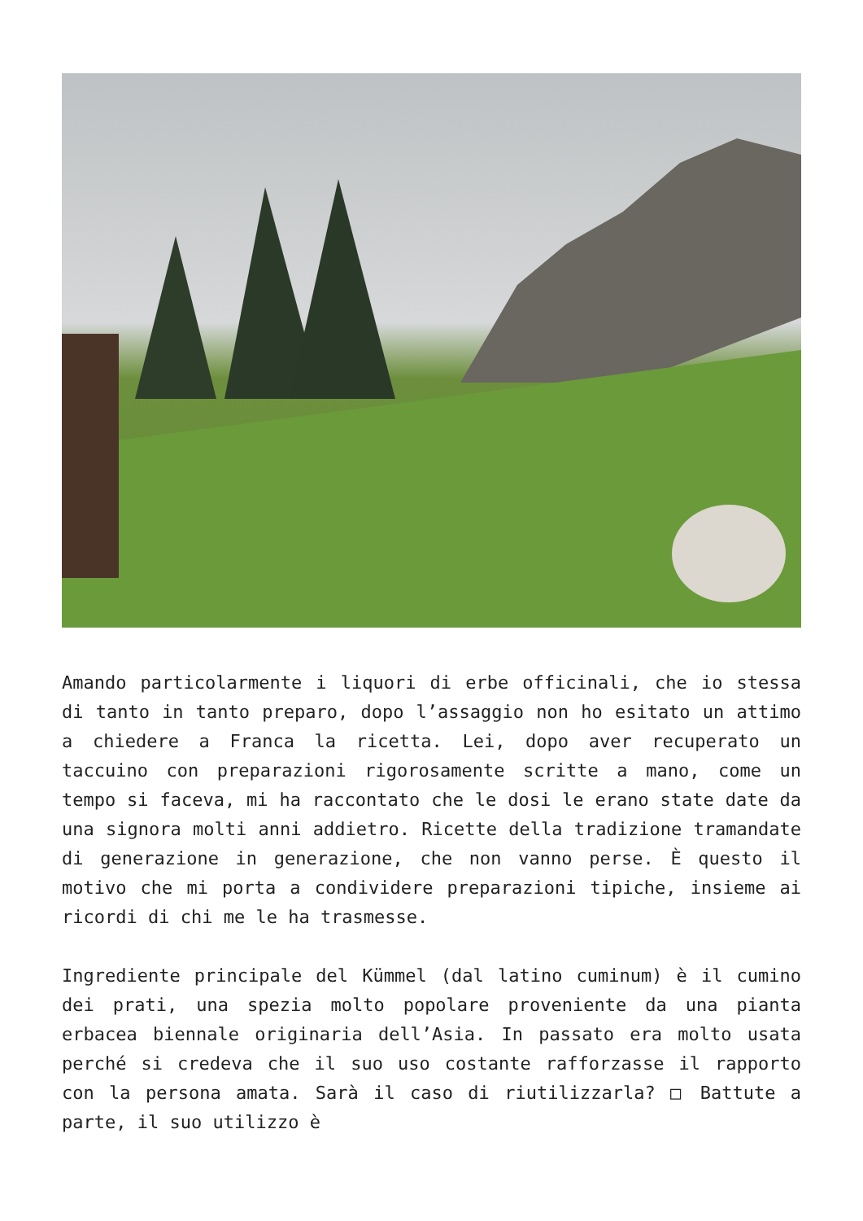Amando particolarmente i liquori di erbe officinali, che io stessa di tanto in tanto preparo, dopo l’assaggio non ho esitato un attimo a chiedere a Franca la ricetta. Lei, dopo aver recuperato un taccuino con preparazioni rigorosamente scritte a mano, come un tempo si faceva, mi ha raccontato che le dosi le erano state date da una signora molti anni addietro. Ricette della tradizione tramandate di generazione in generazione, che non vanno perse. È questo il motivo che mi porta a condividere preparazioni tipiche, insieme ai ricordi di chi me le ha trasmesse.
Ingrediente principale del Kümmel (dal latino cuminum) è il cumino dei prati, una spezia molto popolare proveniente da una pianta erbacea biennale originaria dell’Asia. In passato era molto usata perché si credeva che il suo uso costante rafforzasse il rapporto con la persona amata. Sarà il caso di riutilizzarla? □ Battute a parte, il suo utilizzo è